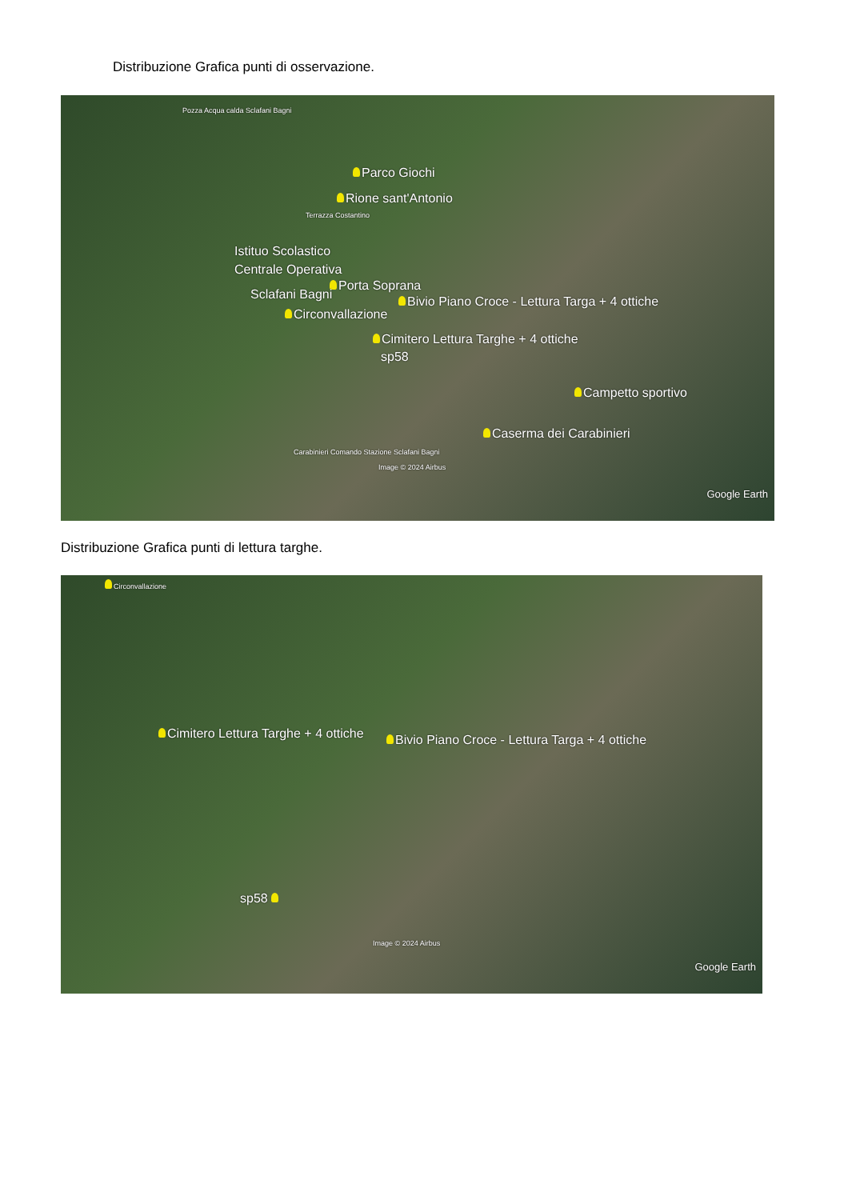Distribuzione Grafica punti di osservazione.
Pozza Acqua calda Sclafani Bagni
Parco Giochi
Rione sant'Antonio
Terrazza Costantino
Istituo Scolastico
Centrale Operativa
Porta Soprana
Sclafani Bagni Bivio Piano Croce - Lettura Targa + 4 ottiche
Circonvallazione
Cimitero Lettura Targhe + 4 ottiche
sp58
Campetto sportivo
Caserma dei Carabinieri
Carabinieri Comando Stazione Sclafani Bagni
Image © 2024 Airbus
Google Earth
Distribuzione Grafica punti di lettura targhe.
Circonvallazione
Cimitero Lettura Targhe + 4 ottiche Bivio Piano Croce - Lettura Targa + 4 ottiche
sp58
Image © 2024 Airbus
Google Earth